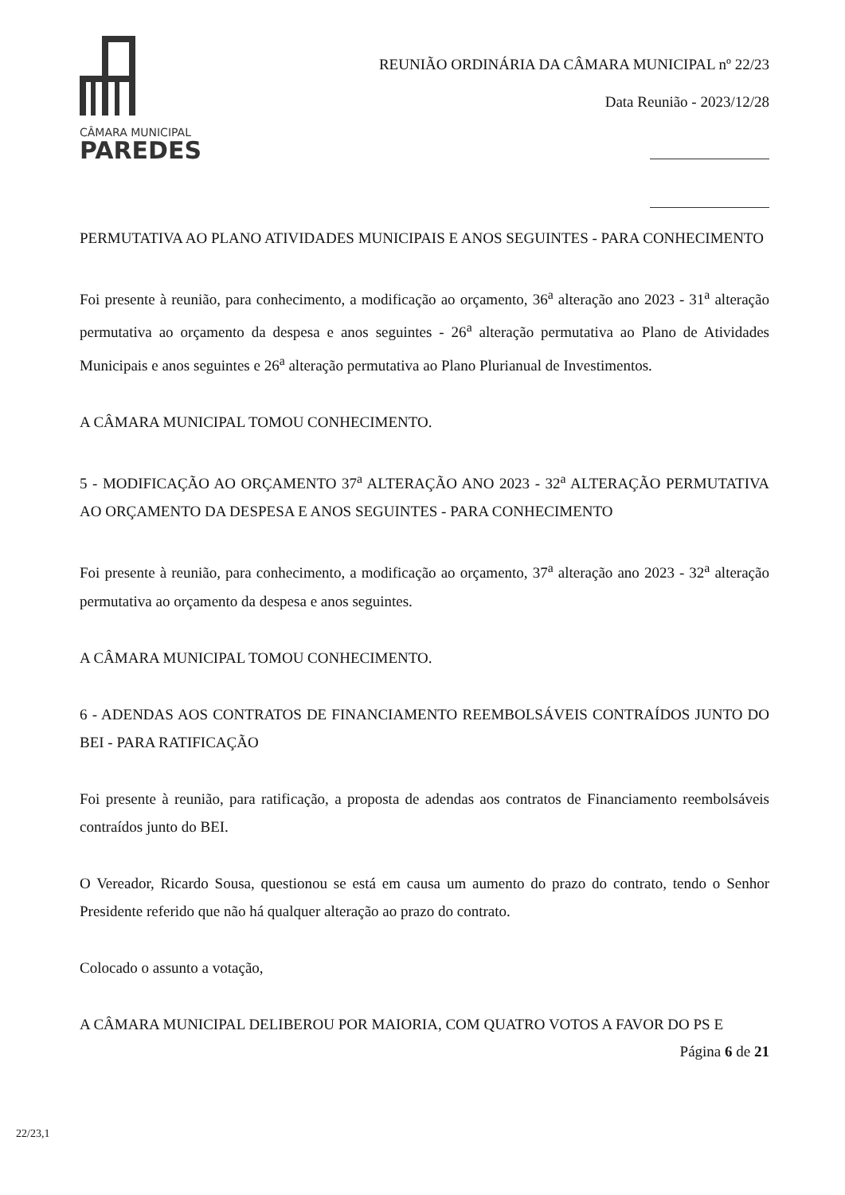CÂMARA MUNICIPAL
PAREDES
REUNIÃO ORDINÁRIA DA CÂMARA MUNICIPAL nº 22/23
Data Reunião - 2023/12/28
PERMUTATIVA AO PLANO ATIVIDADES MUNICIPAIS E ANOS SEGUINTES - PARA CONHECIMENTO
Foi presente à reunião, para conhecimento, a modificação ao orçamento, 36<sup>a</sup> alteração ano 2023 - 31<sup>a</sup> alteração permutativa ao orçamento da despesa e anos seguintes - 26<sup>a</sup> alteração permutativa ao Plano de Atividades Municipais e anos seguintes e 26<sup>a</sup> alteração permutativa ao Plano Plurianual de Investimentos.
A CÂMARA MUNICIPAL TOMOU CONHECIMENTO.
5 - MODIFICAÇÃO AO ORÇAMENTO 37<sup>a</sup> ALTERAÇÃO ANO 2023 - 32<sup>a</sup> ALTERAÇÃO PERMUTATIVA AO ORÇAMENTO DA DESPESA E ANOS SEGUINTES - PARA CONHECIMENTO
Foi presente à reunião, para conhecimento, a modificação ao orçamento, 37<sup>a</sup> alteração ano 2023 - 32<sup>a</sup> alteração permutativa ao orçamento da despesa e anos seguintes.
A CÂMARA MUNICIPAL TOMOU CONHECIMENTO.
6 - ADENDAS AOS CONTRATOS DE FINANCIAMENTO REEMBOLSÁVEIS CONTRAÍDOS JUNTO DO BEI - PARA RATIFICAÇÃO
Foi presente à reunião, para ratificação, a proposta de adendas aos contratos de Financiamento reembolsáveis contraídos junto do BEI.
O Vereador, Ricardo Sousa, questionou se está em causa um aumento do prazo do contrato, tendo o Senhor Presidente referido que não há qualquer alteração ao prazo do contrato.
Colocado o assunto a votação,
A CÂMARA MUNICIPAL DELIBEROU POR MAIORIA, COM QUATRO VOTOS A FAVOR DO PS E
Página 6 de 21
22/23,1